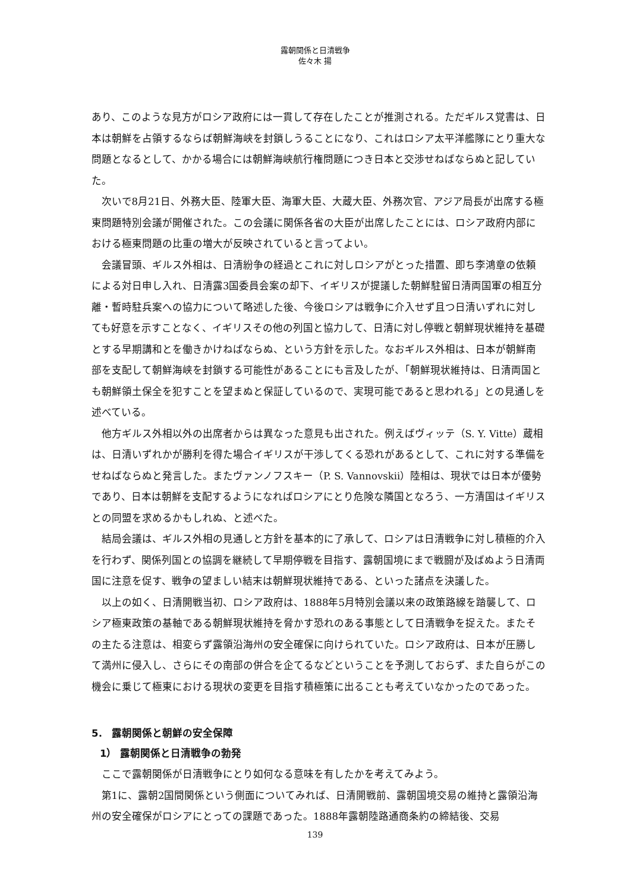露朝関係と日清戦争
佐々木 揚
あり、このような見方がロシア政府には一貫して存在したことが推測される。ただギルス覚書は、日本は朝鮮を占領するならば朝鮮海峡を封鎖しうることになり、これはロシア太平洋艦隊にとり重大な問題となるとして、かかる場合には朝鮮海峡航行権問題につき日本と交渉せねばならぬと記していた。
次いで8月21日、外務大臣、陸軍大臣、海軍大臣、大蔵大臣、外務次官、アジア局長が出席する極東問題特別会議が開催された。この会議に関係各省の大臣が出席したことには、ロシア政府内部における極東問題の比重の増大が反映されていると言ってよい。
会議冒頭、ギルス外相は、日清紛争の経過とこれに対しロシアがとった措置、即ち李鴻章の依頼による対日申し入れ、日清露3国委員会案の却下、イギリスが提議した朝鮮駐留日清両国軍の相互分離・暫時駐兵案への協力について略述した後、今後ロシアは戦争に介入せず且つ日清いずれに対しても好意を示すことなく、イギリスその他の列国と協力して、日清に対し停戦と朝鮮現状維持を基礎とする早期講和とを働きかけねばならぬ、という方針を示した。なおギルス外相は、日本が朝鮮南部を支配して朝鮮海峡を封鎖する可能性があることにも言及したが、「朝鮮現状維持は、日清両国とも朝鮮領土保全を犯すことを望まぬと保証しているので、実現可能であると思われる」との見通しを述べている。
他方ギルス外相以外の出席者からは異なった意見も出された。例えばヴィッテ（S. Y. Vitte）蔵相は、日清いずれかが勝利を得た場合イギリスが干渉してくる恐れがあるとして、これに対する準備をせねばならぬと発言した。またヴァンノフスキー（P. S. Vannovskii）陸相は、現状では日本が優勢であり、日本は朝鮮を支配するようになればロシアにとり危険な隣国となろう、一方清国はイギリスとの同盟を求めるかもしれぬ、と述べた。
結局会議は、ギルス外相の見通しと方針を基本的に了承して、ロシアは日清戦争に対し積極的介入を行わず、関係列国との協調を継続して早期停戦を目指す、露朝国境にまで戦闘が及ばぬよう日清両国に注意を促す、戦争の望ましい結末は朝鮮現状維持である、といった諸点を決議した。
以上の如く、日清開戦当初、ロシア政府は、1888年5月特別会議以来の政策路線を踏襲して、ロシア極東政策の基軸である朝鮮現状維持を脅かす恐れのある事態として日清戦争を捉えた。またその主たる注意は、相変らず露領沿海州の安全確保に向けられていた。ロシア政府は、日本が圧勝して満州に侵入し、さらにその南部の併合を企てるなどということを予測しておらず、また自らがこの機会に乗じて極東における現状の変更を目指す積極策に出ることも考えていなかったのであった。
5． 露朝関係と朝鮮の安全保障
1） 露朝関係と日清戦争の勃発
ここで露朝関係が日清戦争にとり如何なる意味を有したかを考えてみよう。
第1に、露朝2国間関係という側面についてみれば、日清開戦前、露朝国境交易の維持と露領沿海州の安全確保がロシアにとっての課題であった。1888年露朝陸路通商条約の締結後、交易
139